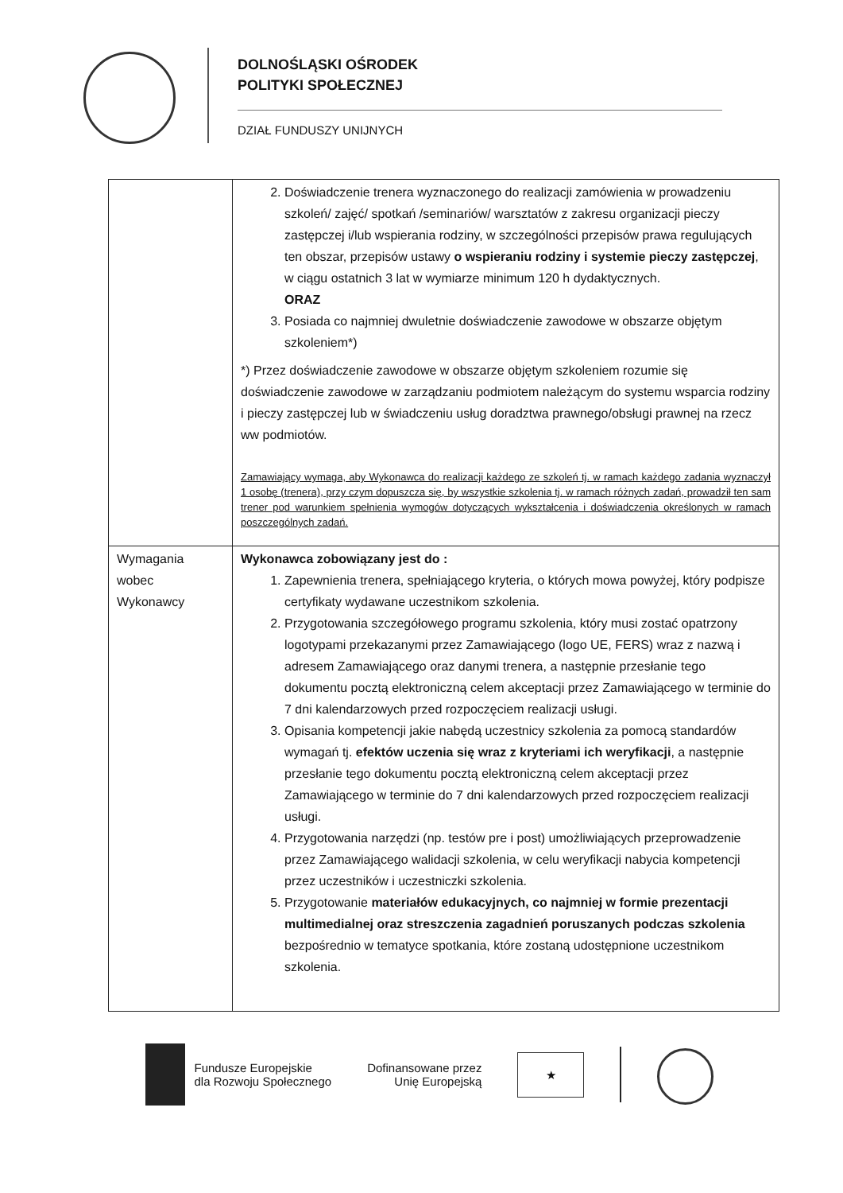DOLNOŚLĄSKI OŚRODEK
POLITYKI SPOŁECZNEJ
DZIAŁ FUNDUSZY UNIJNYCH
| | 2. Doświadczenie trenera wyznaczonego do realizacji zamówienia w prowadzeniu szkoleń/ zajęć/ spotkań /seminariów/ warsztatów z zakresu organizacji pieczy zastępczej i/lub wspierania rodziny, w szczególności przepisów prawa regulujących ten obszar, przepisów ustawy o wspieraniu rodziny i systemie pieczy zastępczej , w ciągu ostatnich 3 lat w wymiarze minimum 120 h dydaktycznych. ORAZ 3. Posiada co najmniej dwuletnie doświadczenie zawodowe w obszarze objętym szkoleniem*) *) Przez doświadczenie zawodowe w obszarze objętym szkoleniem rozumie się doświadczenie zawodowe w zarządzaniu podmiotem należącym do systemu wsparcia rodziny i pieczy zastępczej lub w świadczeniu usług doradztwa prawnego/obsługi prawnej na rzecz ww podmiotów. Zamawiający wymaga, aby Wykonawca do realizacji każdego ze szkoleń tj. w ramach każdego zadania wyznaczył 1 osobę (trenera), przy czym dopuszcza się, by wszystkie szkolenia tj. w ramach różnych zadań, prowadził ten sam trener pod warunkiem spełnienia wymogów dotyczących wykształcenia i doświadczenia określonych w ramach poszczególnych zadań. |
| Wymagania wobec Wykonawcy | Wykonawca zobowiązany jest do : 1. Zapewnienia trenera, spełniającego kryteria, o których mowa powyżej, który podpisze certyfikaty wydawane uczestnikom szkolenia. 2. Przygotowania szczegółowego programu szkolenia, który musi zostać opatrzony logotypami przekazanymi przez Zamawiającego (logo UE, FERS) wraz z nazwą i adresem Zamawiającego oraz danymi trenera, a następnie przesłanie tego dokumentu pocztą elektroniczną celem akceptacji przez Zamawiającego w terminie do 7 dni kalendarzowych przed rozpoczęciem realizacji usługi. 3. Opisania kompetencji jakie nabędą uczestnicy szkolenia za pomocą standardów wymagań tj. efektów uczenia się wraz z kryteriami ich weryfikacji , a następnie przesłanie tego dokumentu pocztą elektroniczną celem akceptacji przez Zamawiającego w terminie do 7 dni kalendarzowych przed rozpoczęciem realizacji usługi. 4. Przygotowania narzędzi (np. testów pre i post) umożliwiających przeprowadzenie przez Zamawiającego walidacji szkolenia, w celu weryfikacji nabycia kompetencji przez uczestników i uczestniczki szkolenia. 5. Przygotowanie materiałów edukacyjnych, co najmniej w formie prezentacji multimedialnej oraz streszczenia zagadnień poruszanych podczas szkolenia bezpośrednio w tematyce spotkania, które zostaną udostępnione uczestnikom szkolenia. |
Fundusze Europejskie
dla Rozwoju Społecznego
Dofinansowane przez
Unię Europejską
★